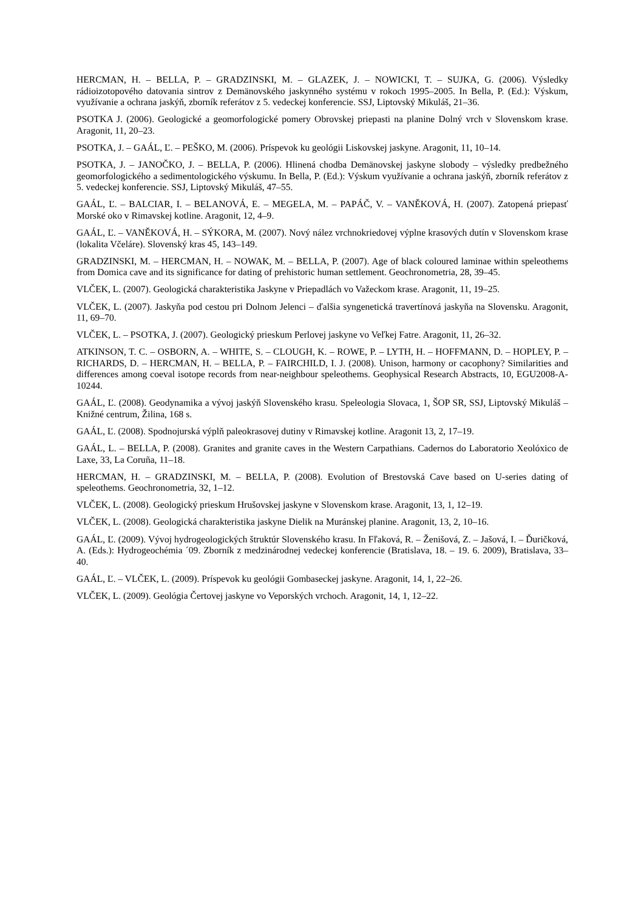HERCMAN, H. – BELLA, P. – GRADZINSKI, M. – GLAZEK, J. – NOWICKI, T. – SUJKA, G. (2006). Výsledky rádioizotopového datovania sintrov z Demänovského jaskynného systému v rokoch 1995–2005. In Bella, P. (Ed.): Výskum, využívanie a ochrana jaskýň, zborník referátov z 5. vedeckej konferencie. SSJ, Liptovský Mikuláš, 21–36.
PSOTKA J. (2006). Geologické a geomorfologické pomery Obrovskej priepasti na planine Dolný vrch v Slovenskom krase. Aragonit, 11, 20–23.
PSOTKA, J. – GAÁL, Ľ. – PEŠKO, M. (2006). Príspevok ku geológii Liskovskej jaskyne. Aragonit, 11, 10–14.
PSOTKA, J. – JANOČKO, J. – BELLA, P. (2006). Hlinená chodba Demänovskej jaskyne slobody – výsledky predbežného geomorfologického a sedimentologického výskumu. In Bella, P. (Ed.): Výskum využívanie a ochrana jaskýň, zborník referátov z 5. vedeckej konferencie. SSJ, Liptovský Mikuláš, 47–55.
GAÁL, Ľ. – BALCIAR, I. – BELANOVÁ, E. – MEGELA, M. – PAPÁČ, V. – VANĚKOVÁ, H. (2007). Zatopená priepasť Morské oko v Rimavskej kotline. Aragonit, 12, 4–9.
GAÁL, Ľ. – VANĚKOVÁ, H. – SÝKORA, M. (2007). Nový nález vrchnokriedovej výplne krasových dutín v Slovenskom krase (lokalita Včeláre). Slovenský kras 45, 143–149.
GRADZINSKI, M. – HERCMAN, H. – NOWAK, M. – BELLA, P. (2007). Age of black coloured laminae within speleothems from Domica cave and its significance for dating of prehistoric human settlement. Geochronometria, 28, 39–45.
VLČEK, L. (2007). Geologická charakteristika Jaskyne v Priepadlách vo Važeckom krase. Aragonit, 11, 19–25.
VLČEK, L. (2007). Jaskyňa pod cestou pri Dolnom Jelenci – ďalšia syngenetická travertínová jaskyňa na Slovensku. Aragonit, 11, 69–70.
VLČEK, L. – PSOTKA, J. (2007). Geologický prieskum Perlovej jaskyne vo Veľkej Fatre. Aragonit, 11, 26–32.
ATKINSON, T. C. – OSBORN, A. – WHITE, S. – CLOUGH, K. – ROWE, P. – LYTH, H. – HOFFMANN, D. – HOPLEY, P. – RICHARDS, D. – HERCMAN, H. – BELLA, P. – FAIRCHILD, I. J. (2008). Unison, harmony or cacophony? Similarities and differences among coeval isotope records from near-neighbour speleothems. Geophysical Research Abstracts, 10, EGU2008-A-10244.
GAÁL, Ľ. (2008). Geodynamika a vývoj jaskýň Slovenského krasu. Speleologia Slovaca, 1, ŠOP SR, SSJ, Liptovský Mikuláš – Knižné centrum, Žilina, 168 s.
GAÁL, Ľ. (2008). Spodnojurská výplň paleokrasovej dutiny v Rimavskej kotline. Aragonit 13, 2, 17–19.
GAÁL, L. – BELLA, P. (2008). Granites and granite caves in the Western Carpathians. Cadernos do Laboratorio Xeolóxico de Laxe, 33, La Coruña, 11–18.
HERCMAN, H. – GRADZINSKI, M. – BELLA, P. (2008). Evolution of Brestovská Cave based on U-series dating of speleothems. Geochronometria, 32, 1–12.
VLČEK, L. (2008). Geologický prieskum Hrušovskej jaskyne v Slovenskom krase. Aragonit, 13, 1, 12–19.
VLČEK, L. (2008). Geologická charakteristika jaskyne Dielik na Muránskej planine. Aragonit, 13, 2, 10–16.
GAÁL, Ľ. (2009). Vývoj hydrogeologických štruktúr Slovenského krasu. In Fľaková, R. – Ženišová, Z. – Jašová, I. – Ďuričková, A. (Eds.): Hydrogeochémia ´09. Zborník z medzinárodnej vedeckej konferencie (Bratislava, 18. – 19. 6. 2009), Bratislava, 33–40.
GAÁL, Ľ. – VLČEK, L. (2009). Príspevok ku geológii Gombaseckej jaskyne. Aragonit, 14, 1, 22–26.
VLČEK, L. (2009). Geológia Čertovej jaskyne vo Veporských vrchoch. Aragonit, 14, 1, 12–22.